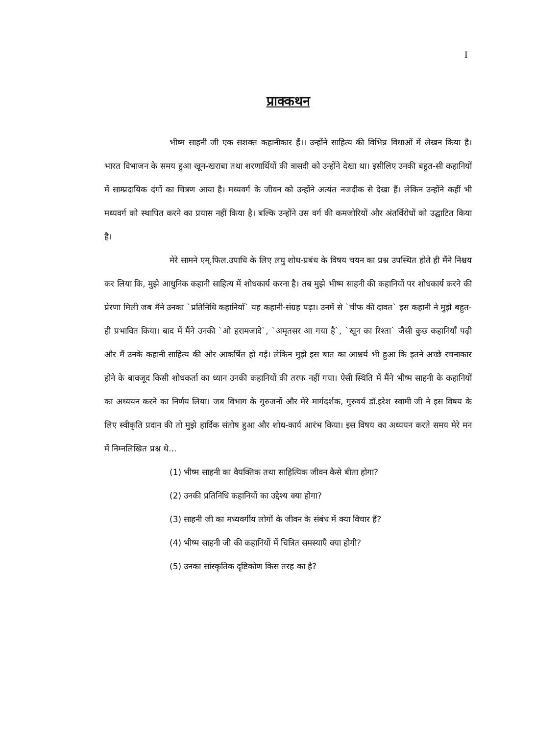I
प्राक्कथन
भीष्म साहनी जी एक सशक्त कहानीकार हैं।। उन्होंने साहित्य की विभिन्न विधाओं में लेखन किया है। भारत विभाजन के समय हुआ खून-खराबा तथा शरणार्थियों की त्रासदी को उन्होंने देखा था। इसीलिए उनकी बहुत-सी कहानियों में साम्प्रदायिक दंगों का चित्रण आया है। मध्यवर्ग के जीवन को उन्होंने अत्यंत नजदीक से देखा हैं। लेकिन उन्होंने कहीं भी मध्यवर्ग को स्थापित करने का प्रयास नहीं किया है। बल्कि उन्होंने उस वर्ग की कमजोरियों और अंतर्विरोधों को उद्घाटित किया है।
मेरे सामने एम्.फिल.उपाधि के लिए लघु शोध-प्रबंध के विषय चयन का प्रश्न उपस्थित होते ही मैंने निश्चय कर लिया कि, मुझे आधुनिक कहानी साहित्य में शोधकार्य करना है। तब मुझे भीष्म साहनी की कहानियों पर शोधकार्य करने की प्रेरणा मिली जब मैंने उनका `प्रतिनिधि कहानियाँ` यह कहानी-संग्रह पढ़ा। उनमें से `चीफ की दावत` इस कहानी ने मुझे बहुत-ही प्रभावित किया। बाद में मैंने उनकी `ओ हरामजादे`, `अमृतसर आ गया है`, `खून का रिश्ता` जैसी कुछ कहानियाँ पढ़ी और मैं उनके कहानी साहित्य की ओर आकर्षित हो गई। लेकिन मुझे इस बात का आश्चर्य भी हुआ कि इतने अच्छे रचनाकार होने के बावजूद किसी शोधकर्ता का ध्यान उनकी कहानियों की तरफ नहीं गया। ऐसी स्थिति में मैंने भीष्म साहनी के कहानियों का अध्ययन करने का निर्णय लिया। जब विभाग के गुरुजनों और मेरे मार्गदर्शक, गुरुवर्य डॉ.इरेश स्वामी जी ने इस विषय के लिए स्वीकृति प्रदान की तो मुझे हार्दिक संतोष हुआ और शोध-कार्य आरंभ किया। इस विषय का अध्ययन करते समय मेरे मन में निम्नलिखित प्रश्न थे...
(1) भीष्म साहनी का वैयक्तिक तथा साहित्यिक जीवन कैसे बीता होगा?
(2) उनकी प्रतिनिधि कहानियों का उद्देश्य क्या होगा?
(3) साहनी जी का मध्यवर्गीय लोगों के जीवन के संबंध में क्या विचार हैं?
(4) भीष्म साहनी जी की कहानियों में चित्रित समस्याएँ क्या होगी?
(5) उनका सांस्कृतिक दृष्टिकोण किस तरह का है?